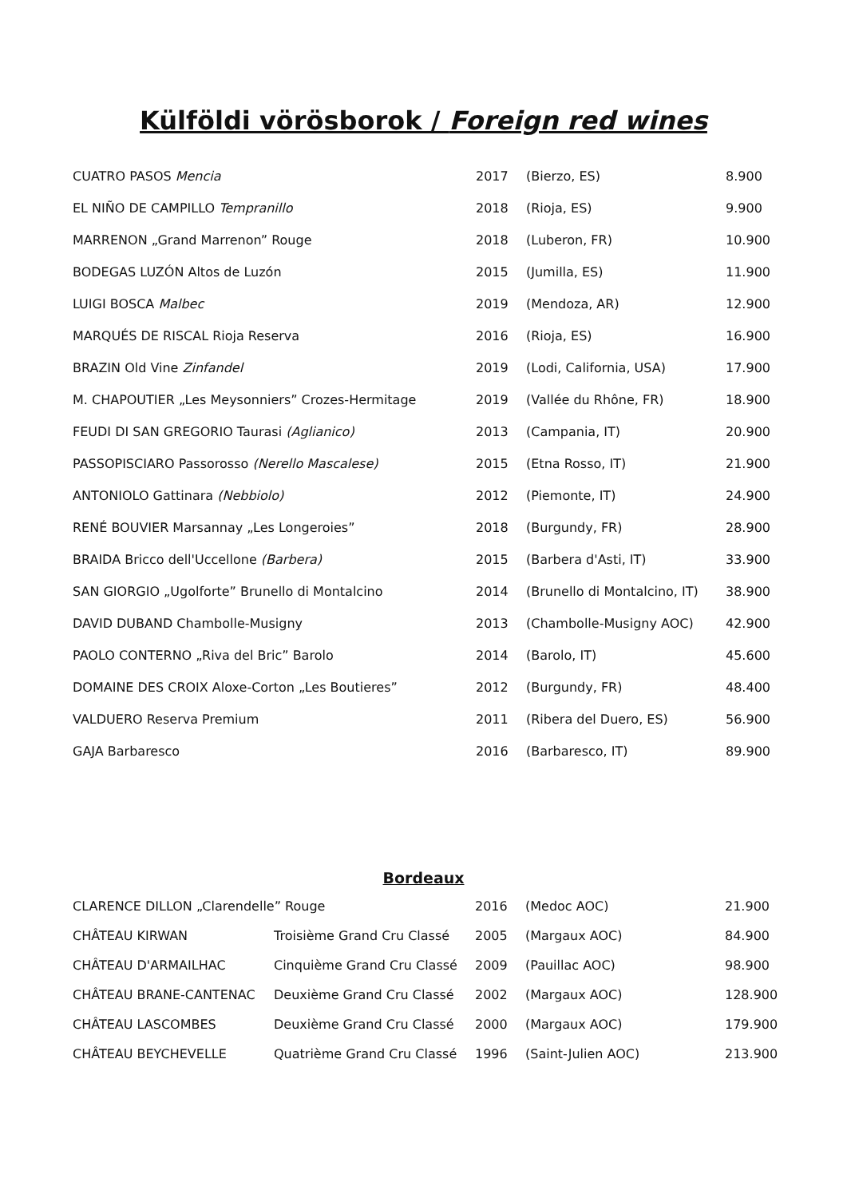Külföldi vörösborok / Foreign red wines
| CUATRO PASOS Mencia | 2017 | (Bierzo, ES) | 8.900 |
| EL NIÑO DE CAMPILLO Tempranillo | 2018 | (Rioja, ES) | 9.900 |
| MARRENON „Grand Marrenon” Rouge | 2018 | (Luberon, FR) | 10.900 |
| BODEGAS LUZÓN Altos de Luzón | 2015 | (Jumilla, ES) | 11.900 |
| LUIGI BOSCA Malbec | 2019 | (Mendoza, AR) | 12.900 |
| MARQUÉS DE RISCAL Rioja Reserva | 2016 | (Rioja, ES) | 16.900 |
| BRAZIN Old Vine Zinfandel | 2019 | (Lodi, California, USA) | 17.900 |
| M. CHAPOUTIER „Les Meysonniers” Crozes-Hermitage | 2019 | (Vallée du Rhône, FR) | 18.900 |
| FEUDI DI SAN GREGORIO Taurasi (Aglianico) | 2013 | (Campania, IT) | 20.900 |
| PASSOPISCIARO Passorosso (Nerello Mascalese) | 2015 | (Etna Rosso, IT) | 21.900 |
| ANTONIOLO Gattinara (Nebbiolo) | 2012 | (Piemonte, IT) | 24.900 |
| RENÉ BOUVIER Marsannay „Les Longeroies” | 2018 | (Burgundy, FR) | 28.900 |
| BRAIDA Bricco dell'Uccellone (Barbera) | 2015 | (Barbera d'Asti, IT) | 33.900 |
| SAN GIORGIO „Ugolforte” Brunello di Montalcino | 2014 | (Brunello di Montalcino, IT) | 38.900 |
| DAVID DUBAND Chambolle-Musigny | 2013 | (Chambolle-Musigny AOC) | 42.900 |
| PAOLO CONTERNO „Riva del Bric” Barolo | 2014 | (Barolo, IT) | 45.600 |
| DOMAINE DES CROIX Aloxe-Corton „Les Boutieres” | 2012 | (Burgundy, FR) | 48.400 |
| VALDUERO Reserva Premium | 2011 | (Ribera del Duero, ES) | 56.900 |
| GAJA Barbaresco | 2016 | (Barbaresco, IT) | 89.900 |
Bordeaux
| CLARENCE DILLON „Clarendelle” Rouge | | 2016 | (Medoc AOC) | 21.900 |
| CHÂTEAU KIRWAN | Troisième Grand Cru Classé | 2005 | (Margaux AOC) | 84.900 |
| CHÂTEAU D'ARMAILHAC | Cinquième Grand Cru Classé | 2009 | (Pauillac AOC) | 98.900 |
| CHÂTEAU BRANE-CANTENAC | Deuxième Grand Cru Classé | 2002 | (Margaux AOC) | 128.900 |
| CHÂTEAU LASCOMBES | Deuxième Grand Cru Classé | 2000 | (Margaux AOC) | 179.900 |
| CHÂTEAU BEYCHEVELLE | Quatrième Grand Cru Classé | 1996 | (Saint-Julien AOC) | 213.900 |